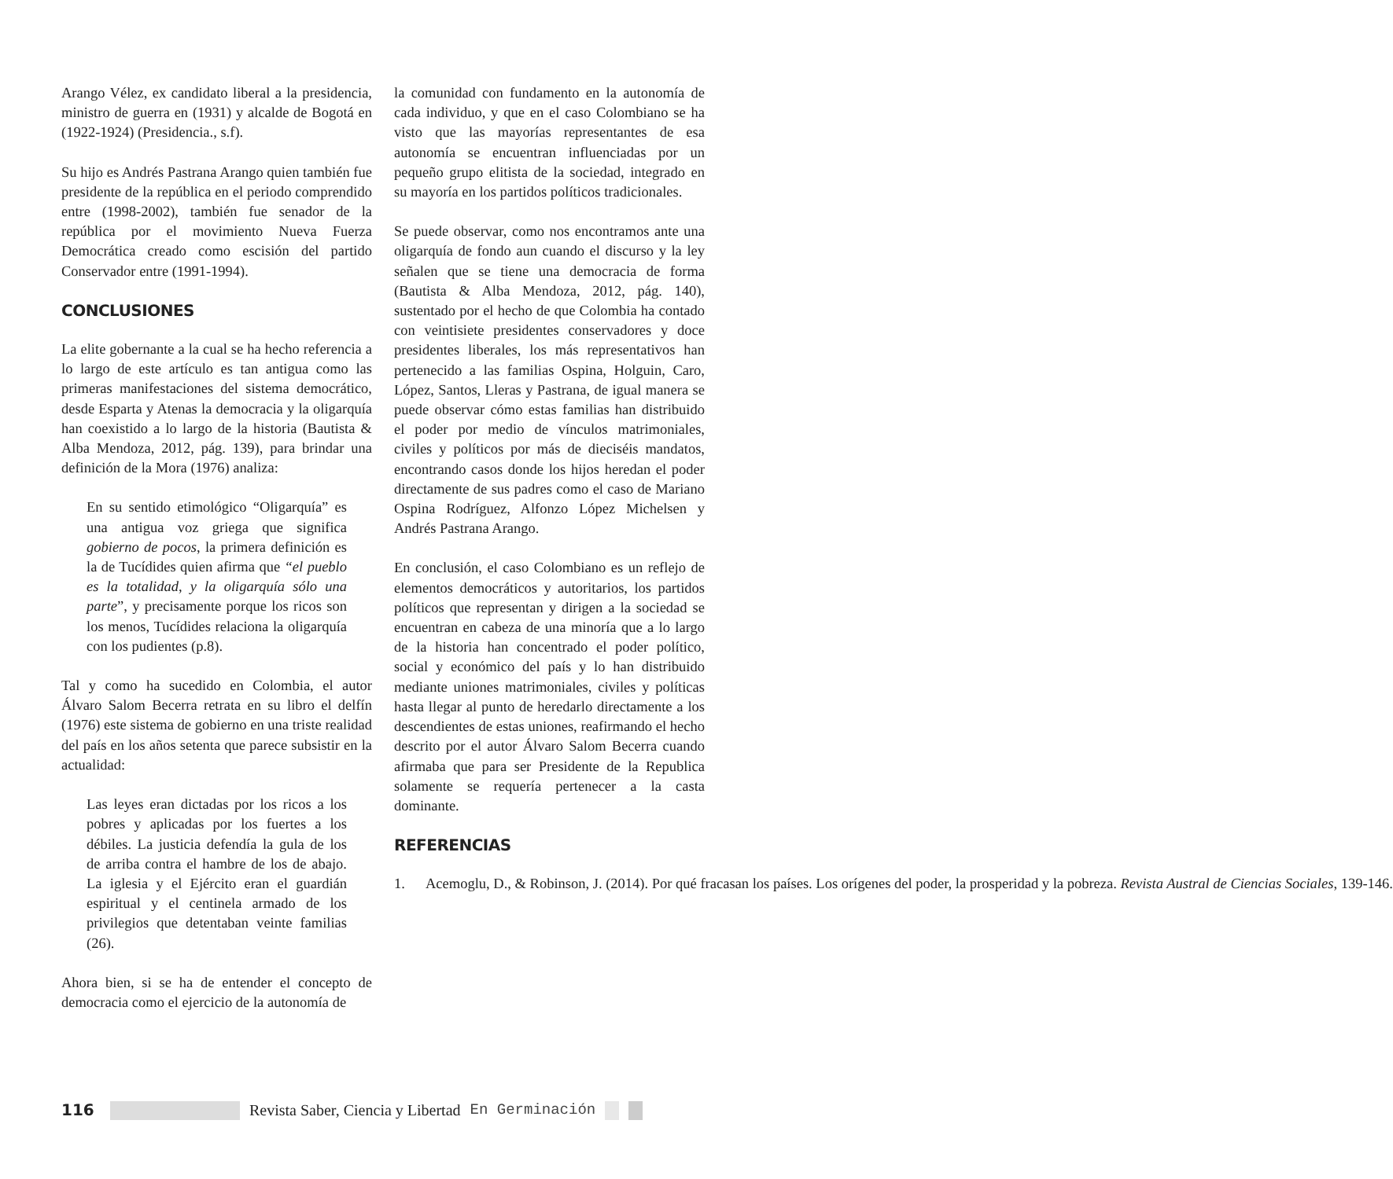Arango Vélez, ex candidato liberal a la presidencia, ministro de guerra en (1931) y alcalde de Bogotá en (1922-1924) (Presidencia., s.f).
Su hijo es Andrés Pastrana Arango quien también fue presidente de la república en el periodo comprendido entre (1998-2002), también fue senador de la república por el movimiento Nueva Fuerza Democrática creado como escisión del partido Conservador entre (1991-1994).
CONCLUSIONES
La elite gobernante a la cual se ha hecho referencia a lo largo de este artículo es tan antigua como las primeras manifestaciones del sistema democrático, desde Esparta y Atenas la democracia y la oligarquía han coexistido a lo largo de la historia (Bautista & Alba Mendoza, 2012, pág. 139), para brindar una definición de la Mora (1976) analiza:
En su sentido etimológico “Oligarquía” es una antigua voz griega que significa gobierno de pocos, la primera definición es la de Tucídides quien afirma que “el pueblo es la totalidad, y la oligarquía sólo una parte”, y precisamente porque los ricos son los menos, Tucídides relaciona la oligarquía con los pudientes (p.8).
Tal y como ha sucedido en Colombia, el autor Álvaro Salom Becerra retrata en su libro el delfín (1976) este sistema de gobierno en una triste realidad del país en los años setenta que parece subsistir en la actualidad:
Las leyes eran dictadas por los ricos a los pobres y aplicadas por los fuertes a los débiles. La justicia defendía la gula de los de arriba contra el hambre de los de abajo. La iglesia y el Ejército eran el guardián espiritual y el centinela armado de los privilegios que detentaban veinte familias (26).
Ahora bien, si se ha de entender el concepto de democracia como el ejercicio de la autonomía de
la comunidad con fundamento en la autonomía de cada individuo, y que en el caso Colombiano se ha visto que las mayorías representantes de esa autonomía se encuentran influenciadas por un pequeño grupo elitista de la sociedad, integrado en su mayoría en los partidos políticos tradicionales.
Se puede observar, como nos encontramos ante una oligarquía de fondo aun cuando el discurso y la ley señalen que se tiene una democracia de forma (Bautista & Alba Mendoza, 2012, pág. 140), sustentado por el hecho de que Colombia ha contado con veintisiete presidentes conservadores y doce presidentes liberales, los más representativos han pertenecido a las familias Ospina, Holguin, Caro, López, Santos, Lleras y Pastrana, de igual manera se puede observar cómo estas familias han distribuido el poder por medio de vínculos matrimoniales, civiles y políticos por más de dieciséis mandatos, encontrando casos donde los hijos heredan el poder directamente de sus padres como el caso de Mariano Ospina Rodríguez, Alfonzo López Michelsen y Andrés Pastrana Arango.
En conclusión, el caso Colombiano es un reflejo de elementos democráticos y autoritarios, los partidos políticos que representan y dirigen a la sociedad se encuentran en cabeza de una minoría que a lo largo de la historia han concentrado el poder político, social y económico del país y lo han distribuido mediante uniones matrimoniales, civiles y políticas hasta llegar al punto de heredarlo directamente a los descendientes de estas uniones, reafirmando el hecho descrito por el autor Álvaro Salom Becerra cuando afirmaba que para ser Presidente de la Republica solamente se requería pertenecer a la casta dominante.
REFERENCIAS
1. Acemoglu, D., & Robinson, J. (2014). Por qué fracasan los países. Los orígenes del poder, la prosperidad y la pobreza. Revista Austral de Ciencias Sociales, 139-146.
116 Revista Saber, Ciencia y Libertad En Germinación